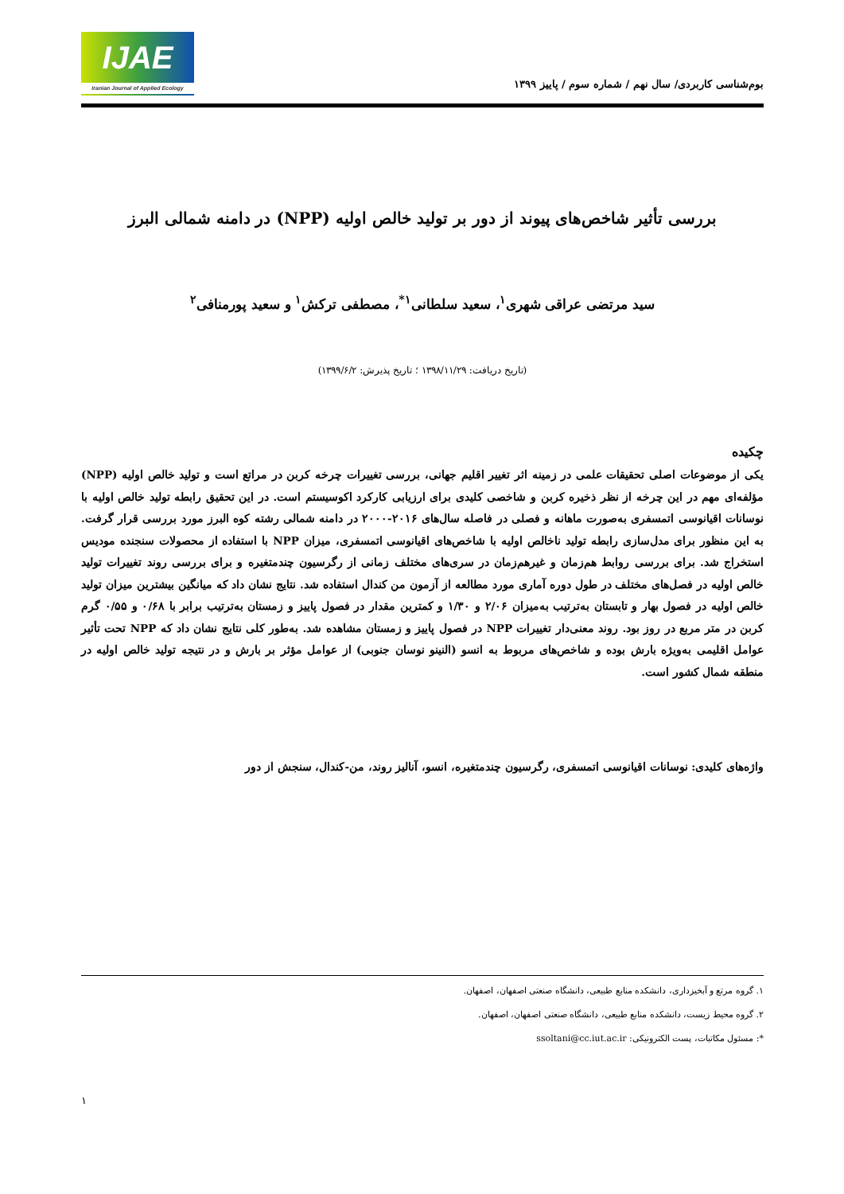IJAE
Iranian Journal of Applied Ecology
بوم‌شناسی کاربردی/ سال نهم / شماره سوم / پاییز ۱۳۹۹
بررسی تأثیر شاخص‌های پیوند از دور بر تولید خالص اولیه (NPP) در دامنه شمالی البرز
سید مرتضی عراقی شهری<sup>۱</sup>، سعید سلطانی<sup>۱*</sup>، مصطفی ترکش<sup>۱</sup> و سعید پورمنافی<sup>۲</sup>
(تاریخ دریافت: ۱۳۹۸/۱۱/۲۹ ؛ تاریخ پذیرش: ۱۳۹۹/۶/۲)
چکیده
یکی از موضوعات اصلی تحقیقات علمی در زمینه اثر تغییر اقلیم جهانی، بررسی تغییرات چرخه کربن در مراتع است و تولید خالص اولیه (NPP) مؤلفه‌ای مهم در این چرخه از نظر ذخیره کربن و شاخصی کلیدی برای ارزیابی کارکرد اکوسیستم است. در این تحقیق رابطه تولید خالص اولیه با نوسانات اقیانوسی اتمسفری به‌صورت ماهانه و فصلی در فاصله سال‌های ۲۰۱۶-۲۰۰۰ در دامنه شمالی رشته کوه البرز مورد بررسی قرار گرفت. به این منظور برای مدل‌سازی رابطه تولید ناخالص اولیه با شاخص‌های اقیانوسی اتمسفری، میزان NPP با استفاده از محصولات سنجنده مودیس استخراج شد. برای بررسی روابط هم‌زمان و غیرهم‌زمان در سری‌های مختلف زمانی از رگرسیون چندمتغیره و برای بررسی روند تغییرات تولید خالص اولیه در فصل‌های مختلف در طول دوره آماری مورد مطالعه از آزمون من کندال استفاده شد. نتایج نشان داد که میانگین بیشترین میزان تولید خالص اولیه در فصول بهار و تابستان به‌ترتیب به‌میزان ۲/۰۶ و ۱/۳۰ و کمترین مقدار در فصول پاییز و زمستان به‌ترتیب برابر با ۰/۶۸ و ۰/۵۵ گرم کربن در متر مربع در روز بود. روند معنی‌دار تغییرات NPP در فصول پاییز و زمستان مشاهده شد. به‌طور کلی نتایج نشان داد که NPP تحت تأثیر عوامل اقلیمی به‌ویژه بارش بوده و شاخص‌های مربوط به انسو (النینو نوسان جنوبی) از عوامل مؤثر بر بارش و در نتیجه تولید خالص اولیه در منطقه شمال کشور است.
واژه‌های کلیدی: نوسانات اقیانوسی اتمسفری، رگرسیون چندمتغیره، انسو، آنالیز روند، من-کندال، سنجش از دور
۱. گروه مرتع و آبخیزداری، دانشکده منابع طبیعی، دانشگاه صنعتی اصفهان، اصفهان.
۲. گروه محیط زیست، دانشکده منابع طبیعی، دانشگاه صنعتی اصفهان، اصفهان.
*: مسئول مکاتبات، پست الکترونیکی: ssoltani@cc.iut.ac.ir
۱